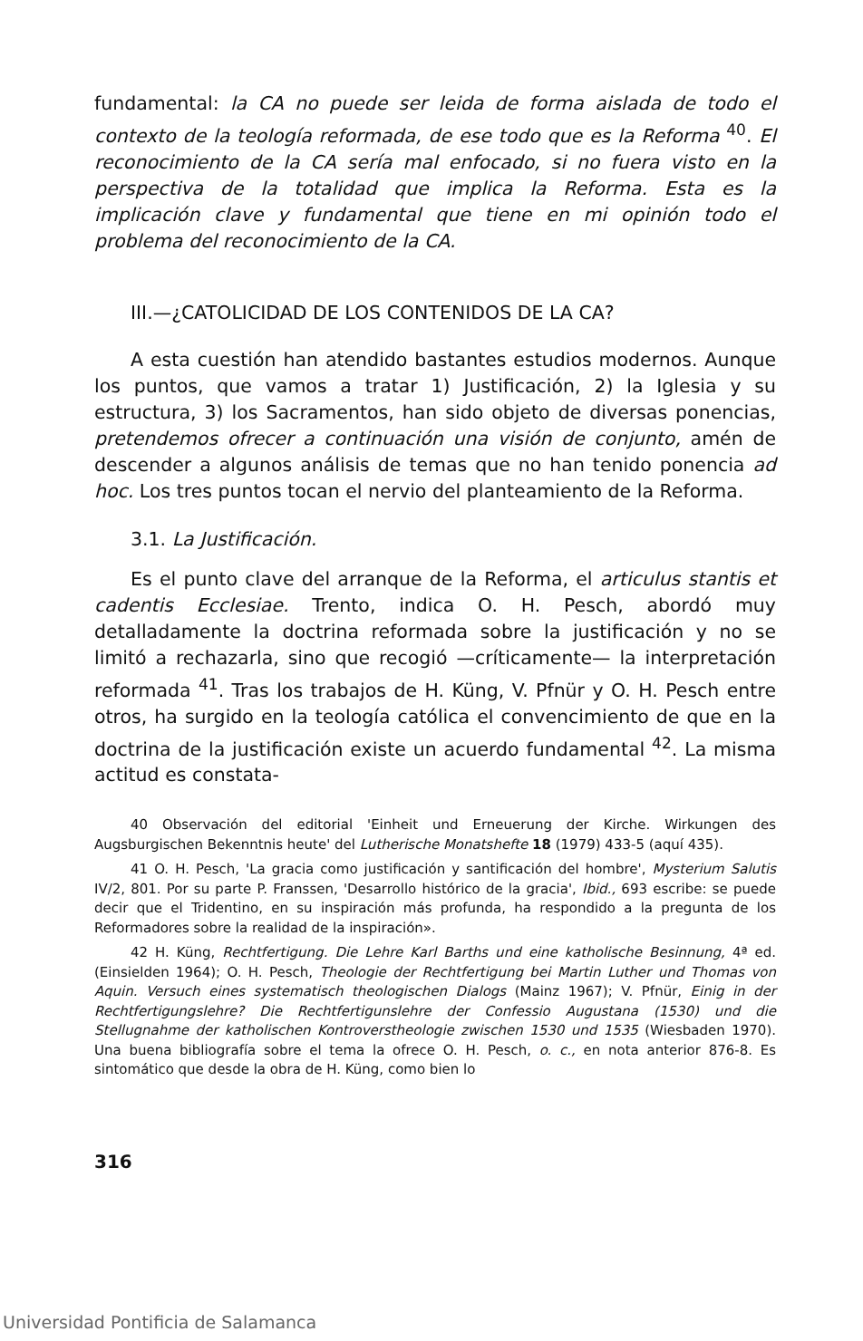fundamental: la CA no puede ser leida de forma aislada de todo el contexto de la teología reformada, de ese todo que es la Reforma <sup>40</sup>. El reconocimiento de la CA sería mal enfocado, si no fuera visto en la perspectiva de la totalidad que implica la Reforma. Esta es la implicación clave y fundamental que tiene en mi opinión todo el problema del reconocimiento de la CA.
III.—¿CATOLICIDAD DE LOS CONTENIDOS DE LA CA?
A esta cuestión han atendido bastantes estudios modernos. Aunque los puntos, que vamos a tratar 1) Justificación, 2) la Iglesia y su estructura, 3) los Sacramentos, han sido objeto de diversas ponencias, pretendemos ofrecer a continuación una visión de conjunto, amén de descender a algunos análisis de temas que no han tenido ponencia ad hoc. Los tres puntos tocan el nervio del planteamiento de la Reforma.
3.1. La Justificación.
Es el punto clave del arranque de la Reforma, el articulus stantis et cadentis Ecclesiae. Trento, indica O. H. Pesch, abordó muy detalladamente la doctrina reformada sobre la justificación y no se limitó a rechazarla, sino que recogió —críticamente— la interpretación reformada <sup>41</sup>. Tras los trabajos de H. Küng, V. Pfnür y O. H. Pesch entre otros, ha surgido en la teología católica el convencimiento de que en la doctrina de la justificación existe un acuerdo fundamental <sup>42</sup>. La misma actitud es constata-
40 Observación del editorial 'Einheit und Erneuerung der Kirche. Wirkungen des Augsburgischen Bekenntnis heute' del Lutherische Monatshefte 18 (1979) 433-5 (aquí 435).
41 O. H. Pesch, 'La gracia como justificación y santificación del hombre', Mysterium Salutis IV/2, 801. Por su parte P. Franssen, 'Desarrollo histórico de la gracia', Ibid., 693 escribe: se puede decir que el Tridentino, en su inspiración más profunda, ha respondido a la pregunta de los Reformadores sobre la realidad de la inspiración».
42 H. Küng, Rechtfertigung. Die Lehre Karl Barths und eine katholische Besinnung, 4ª ed. (Einsielden 1964); O. H. Pesch, Theologie der Rechtfertigung bei Martin Luther und Thomas von Aquin. Versuch eines systematisch theologischen Dialogs (Mainz 1967); V. Pfnür, Einig in der Rechtfertigungslehre? Die Rechtfertigunslehre der Confessio Augustana (1530) und die Stellugnahme der katholischen Kontroverstheologie zwischen 1530 und 1535 (Wiesbaden 1970). Una buena bibliografía sobre el tema la ofrece O. H. Pesch, o. c., en nota anterior 876-8. Es sintomático que desde la obra de H. Küng, como bien lo
316
Universidad Pontificia de Salamanca